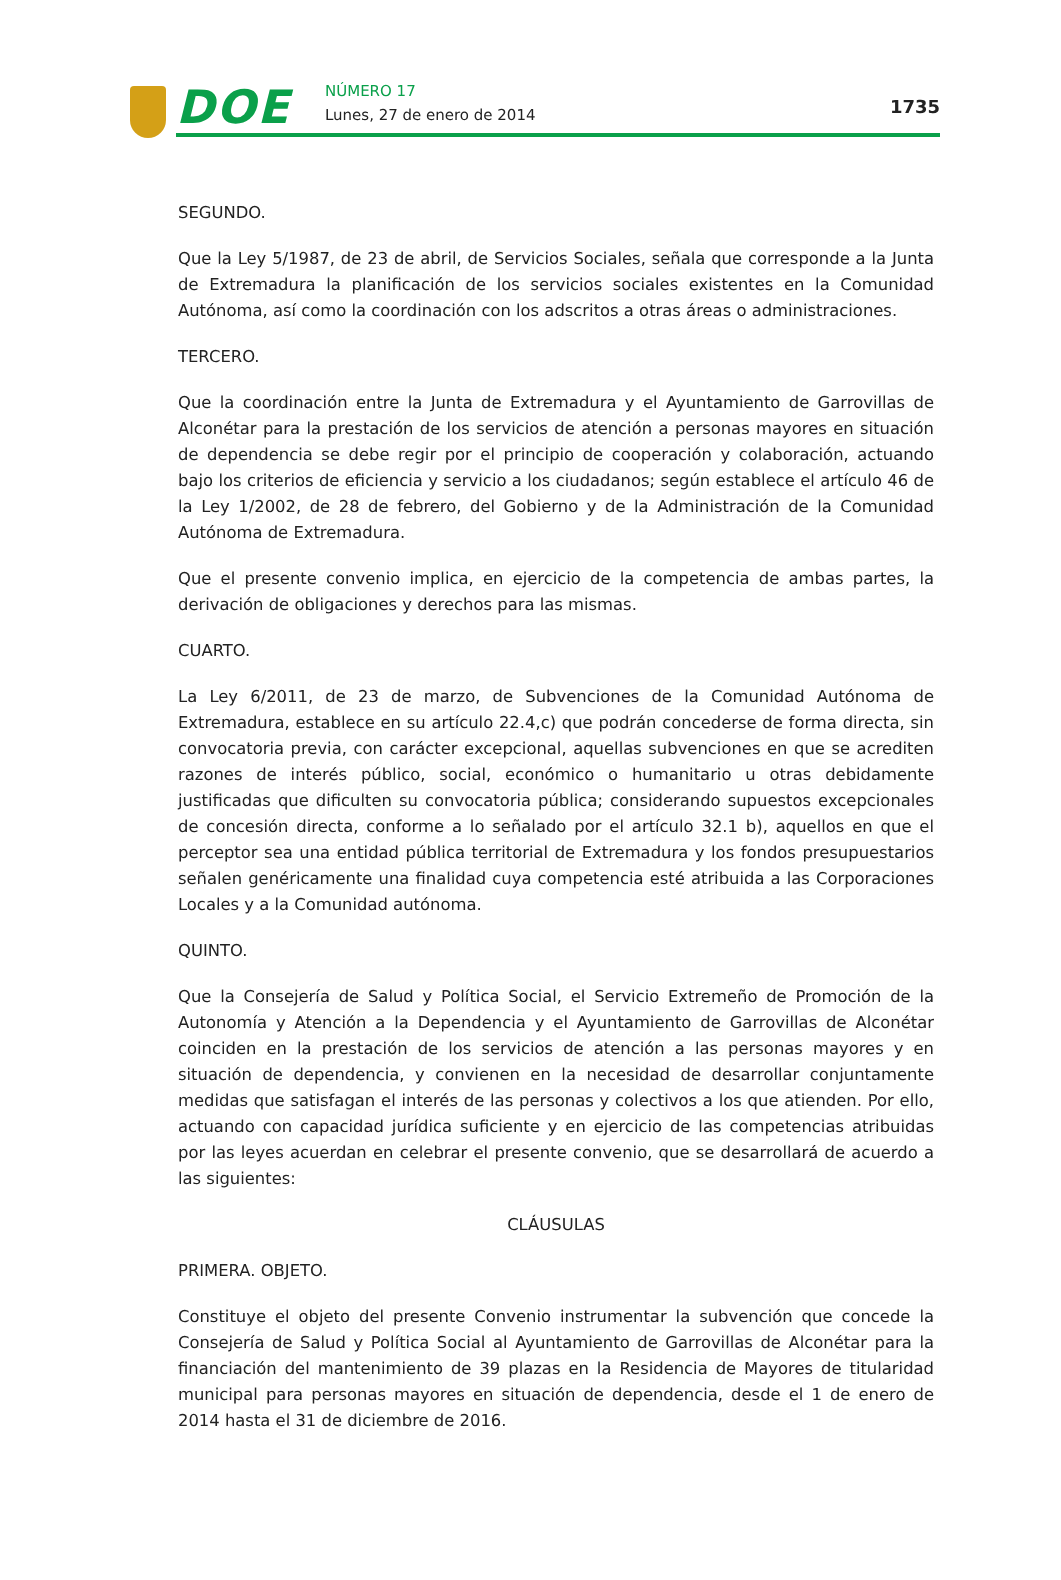DOE NÚMERO 17
Lunes, 27 de enero de 2014 1735
SEGUNDO.
Que la Ley 5/1987, de 23 de abril, de Servicios Sociales, señala que corresponde a la Junta de Extremadura la planificación de los servicios sociales existentes en la Comunidad Autónoma, así como la coordinación con los adscritos a otras áreas o administraciones.
TERCERO.
Que la coordinación entre la Junta de Extremadura y el Ayuntamiento de Garrovillas de Alconétar para la prestación de los servicios de atención a personas mayores en situación de dependencia se debe regir por el principio de cooperación y colaboración, actuando bajo los criterios de eficiencia y servicio a los ciudadanos; según establece el artículo 46 de la Ley 1/2002, de 28 de febrero, del Gobierno y de la Administración de la Comunidad Autónoma de Extremadura.
Que el presente convenio implica, en ejercicio de la competencia de ambas partes, la derivación de obligaciones y derechos para las mismas.
CUARTO.
La Ley 6/2011, de 23 de marzo, de Subvenciones de la Comunidad Autónoma de Extremadura, establece en su artículo 22.4,c) que podrán concederse de forma directa, sin convocatoria previa, con carácter excepcional, aquellas subvenciones en que se acrediten razones de interés público, social, económico o humanitario u otras debidamente justificadas que dificulten su convocatoria pública; considerando supuestos excepcionales de concesión directa, conforme a lo señalado por el artículo 32.1 b), aquellos en que el perceptor sea una entidad pública territorial de Extremadura y los fondos presupuestarios señalen genéricamente una finalidad cuya competencia esté atribuida a las Corporaciones Locales y a la Comunidad autónoma.
QUINTO.
Que la Consejería de Salud y Política Social, el Servicio Extremeño de Promoción de la Autonomía y Atención a la Dependencia y el Ayuntamiento de Garrovillas de Alconétar coinciden en la prestación de los servicios de atención a las personas mayores y en situación de dependencia, y convienen en la necesidad de desarrollar conjuntamente medidas que satisfagan el interés de las personas y colectivos a los que atienden. Por ello, actuando con capacidad jurídica suficiente y en ejercicio de las competencias atribuidas por las leyes acuerdan en celebrar el presente convenio, que se desarrollará de acuerdo a las siguientes:
CLÁUSULAS
PRIMERA. OBJETO.
Constituye el objeto del presente Convenio instrumentar la subvención que concede la Consejería de Salud y Política Social al Ayuntamiento de Garrovillas de Alconétar para la financiación del mantenimiento de 39 plazas en la Residencia de Mayores de titularidad municipal para personas mayores en situación de dependencia, desde el 1 de enero de 2014 hasta el 31 de diciembre de 2016.